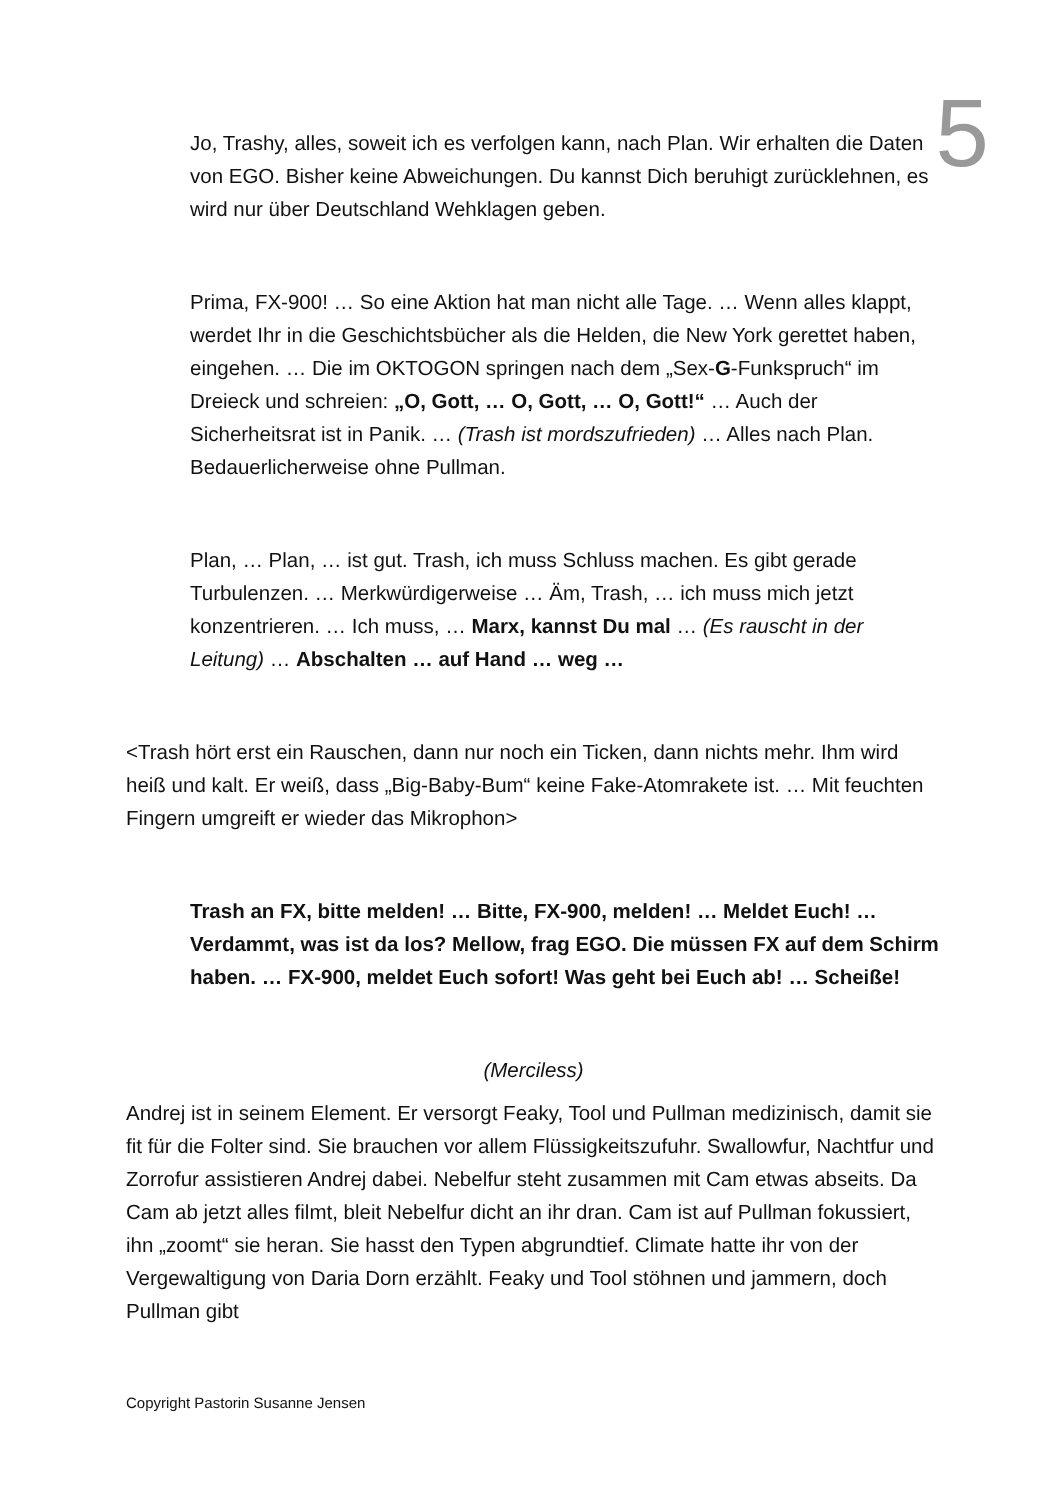5
Jo, Trashy, alles, soweit ich es verfolgen kann, nach Plan. Wir erhalten die Daten von EGO. Bisher keine Abweichungen. Du kannst Dich beruhigt zurücklehnen, es wird nur über Deutschland Wehklagen geben.
Prima, FX-900! … So eine Aktion hat man nicht alle Tage. … Wenn alles klappt, werdet Ihr in die Geschichtsbücher als die Helden, die New York gerettet haben, eingehen. … Die im OKTOGON springen nach dem „Sex-G-Funkspruch“ im Dreieck und schreien: „O, Gott, … O, Gott, … O, Gott!“ … Auch der Sicherheitsrat ist in Panik. … (Trash ist mordszufrieden) … Alles nach Plan. Bedauerlicherweise ohne Pullman.
Plan, … Plan, … ist gut. Trash, ich muss Schluss machen. Es gibt gerade Turbulenzen. … Merkwürdigerweise … Äm, Trash, … ich muss mich jetzt konzentrieren. … Ich muss, … Marx, kannst Du mal … (Es rauscht in der Leitung) … Abschalten … auf Hand … weg …
<Trash hört erst ein Rauschen, dann nur noch ein Ticken, dann nichts mehr. Ihm wird heiß und kalt. Er weiß, dass „Big-Baby-Bum“ keine Fake-Atomrakete ist. … Mit feuchten Fingern umgreift er wieder das Mikrophon>
Trash an FX, bitte melden! … Bitte, FX-900, melden! … Meldet Euch! … Verdammt, was ist da los? Mellow, frag EGO. Die müssen FX auf dem Schirm haben. … FX-900, meldet Euch sofort! Was geht bei Euch ab! … Scheiße!
(Merciless)
Andrej ist in seinem Element. Er versorgt Feaky, Tool und Pullman medizinisch, damit sie fit für die Folter sind. Sie brauchen vor allem Flüssigkeitszufuhr. Swallowfur, Nachtfur und Zorrofur assistieren Andrej dabei. Nebelfur steht zusammen mit Cam etwas abseits. Da Cam ab jetzt alles filmt, bleit Nebelfur dicht an ihr dran. Cam ist auf Pullman fokussiert, ihn „zoomt“ sie heran. Sie hasst den Typen abgrundtief. Climate hatte ihr von der Vergewaltigung von Daria Dorn erzählt. Feaky und Tool stöhnen und jammern, doch Pullman gibt
Copyright Pastorin Susanne Jensen